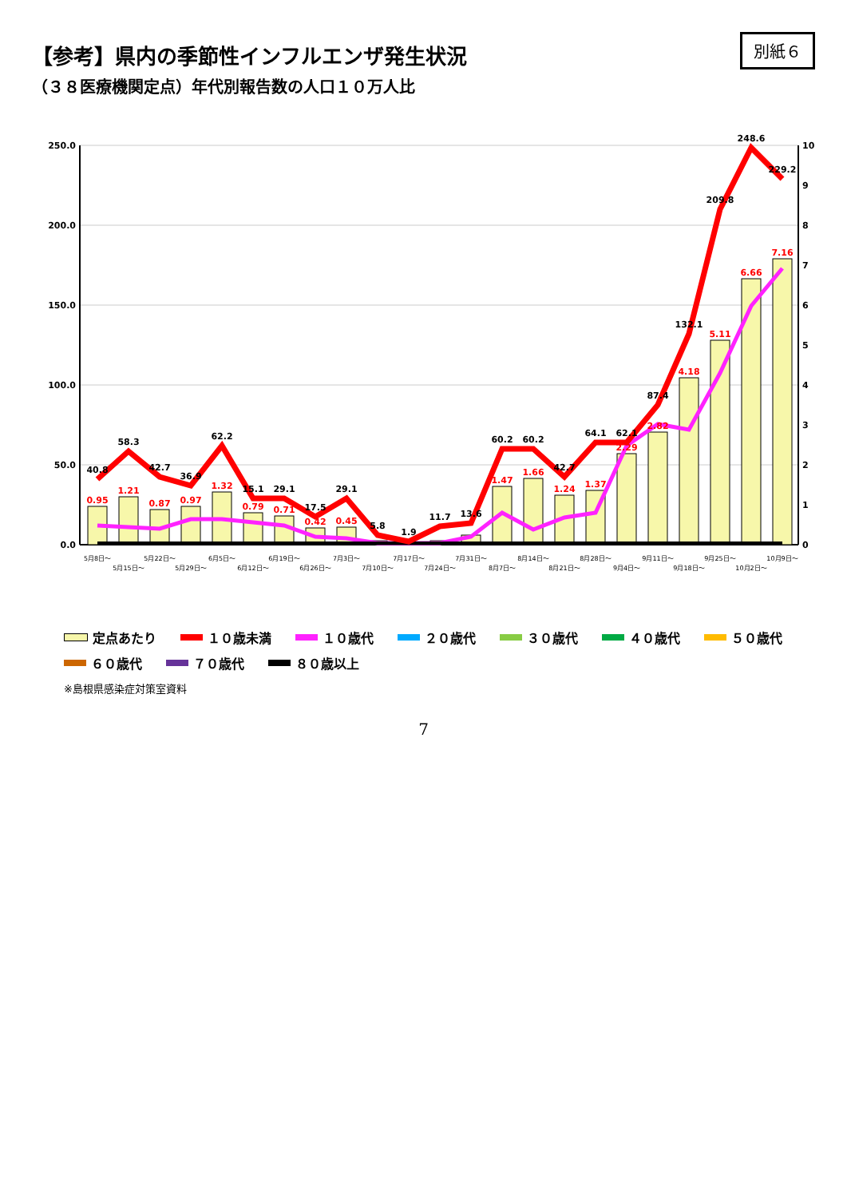【参考】県内の季節性インフルエンザ発生状況
（３８医療機関定点）年代別報告数の人口１０万人比
別紙６
0.0
50.0
100.0
150.0
200.0
250.0
0
1
2
3
4
5
6
7
8
9
10
40.8
58.3
42.7
36.9
62.2
15.1
29.1
17.5
29.1
5.8
1.9
11.7
13.6
60.2
60.2
42.7
64.1
62.1
87.4
132.1
209.8
248.6
229.2
0.95
1.21
0.87
0.97
1.32
0.79
0.71
0.42
0.45
1.47
1.66
1.24
1.37
2.29
2.82
4.18
5.11
6.66
7.16
5月8日～
5月15日～
5月22日～
5月29日～
6月5日～
6月12日～
6月19日～
6月26日～
7月3日～
7月10日～
7月17日～
7月24日～
7月31日～
8月7日～
8月14日～
8月21日～
8月28日～
9月4日～
9月11日～
9月18日～
9月25日～
10月2日～
10月9日～
定点あたり １０歳未満 １０歳代 ２０歳代 ３０歳代 ４０歳代 ５０歳代 ６０歳代 ７０歳代 ８０歳以上
※島根県感染症対策室資料
7